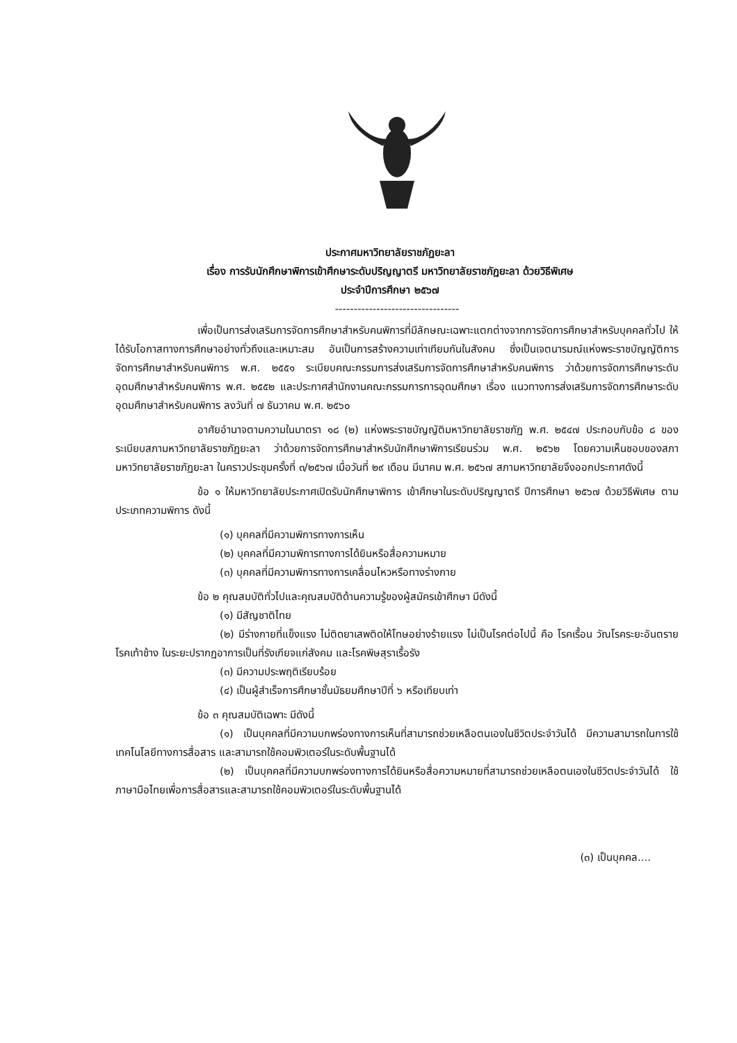ประกาศมหาวิทยาลัยราชภัฏยะลา
เรื่อง การรับนักศึกษาพิการเข้าศึกษาระดับปริญญาตรี มหาวิทยาลัยราชภัฏยะลา ด้วยวิธีพิเศษ
ประจำปีการศึกษา ๒๕๖๗
---------------------------------
เพื่อเป็นการส่งเสริมการจัดการศึกษาสำหรับคนพิการที่มีลักษณะเฉพาะแตกต่างจากการจัดการศึกษาสำหรับบุคคลทั่วไป ให้ได้รับโอกาสทางการศึกษาอย่างทั่วถึงและเหมาะสม อันเป็นการสร้างความเท่าเทียมกันในสังคม ซึ่งเป็นเจตนารมณ์แห่งพระราชบัญญัติการจัดการศึกษาสำหรับคนพิการ พ.ศ. ๒๕๕๑ ระเบียบคณะกรรมการส่งเสริมการจัดการศึกษาสำหรับคนพิการ ว่าด้วยการจัดการศึกษาระดับอุดมศึกษาสำหรับคนพิการ พ.ศ. ๒๕๕๒ และประกาศสำนักงานคณะกรรมการการอุดมศึกษา เรื่อง แนวทางการส่งเสริมการจัดการศึกษาระดับอุดมศึกษาสำหรับคนพิการ ลงวันที่ ๗ ธันวาคม พ.ศ. ๒๕๖๐
อาศัยอำนาจตามความในมาตรา ๑๘ (๒) แห่งพระราชบัญญัติมหาวิทยาลัยราชภัฏ พ.ศ. ๒๕๔๗ ประกอบกับข้อ ๘ ของระเบียบสภามหาวิทยาลัยราชภัฏยะลา ว่าด้วยการจัดการศึกษาสำหรับนักศึกษาพิการเรียนร่วม พ.ศ. ๒๕๖๒ โดยความเห็นชอบของสภามหาวิทยาลัยราชภัฏยะลา ในคราวประชุมครั้งที่ ๓/๒๕๖๗ เมื่อวันที่ ๒๙ เดือน มีนาคม พ.ศ. ๒๕๖๗ สภามหาวิทยาลัยจึงออกประกาศดังนี้
ข้อ ๑ ให้มหาวิทยาลัยประกาศเปิดรับนักศึกษาพิการ เข้าศึกษาในระดับปริญญาตรี ปีการศึกษา ๒๕๖๗ ด้วยวิธีพิเศษ ตามประเภทความพิการ ดังนี้
(๑) บุคคลที่มีความพิการทางการเห็น
(๒) บุคคลที่มีความพิการทางการได้ยินหรือสื่อความหมาย
(๓) บุคคลที่มีความพิการทางการเคลื่อนไหวหรือทางร่างกาย
ข้อ ๒ คุณสมบัติทั่วไปและคุณสมบัติด้านความรู้ของผู้สมัครเข้าศึกษา มีดังนี้
(๑) มีสัญชาติไทย
(๒) มีร่างกายที่แข็งแรง ไม่ติดยาเสพติดให้โทษอย่างร้ายแรง ไม่เป็นโรคต่อไปนี้ คือ โรคเรื้อน วัณโรคระยะอันตราย โรคเท้าช้าง ในระยะปรากฏอาการเป็นที่รังเกียจแก่สังคม และโรคพิษสุราเรื้อรัง
(๓) มีความประพฤติเรียบร้อย
(๔) เป็นผู้สำเร็จการศึกษาชั้นมัธยมศึกษาปีที่ ๖ หรือเทียบเท่า
ข้อ ๓ คุณสมบัติเฉพาะ มีดังนี้
(๑) เป็นบุคคลที่มีความบกพร่องทางการเห็นที่สามารถช่วยเหลือตนเองในชีวิตประจำวันได้ มีความสามารถในการใช้เทคโนโลยีทางการสื่อสาร และสามารถใช้คอมพิวเตอร์ในระดับพื้นฐานได้
(๒) เป็นบุคคลที่มีความบกพร่องทางการได้ยินหรือสื่อความหมายที่สามารถช่วยเหลือตนเองในชีวิตประจำวันได้ ใช้ภาษามือไทยเพื่อการสื่อสารและสามารถใช้คอมพิวเตอร์ในระดับพื้นฐานได้
(๓) เป็นบุคคล....